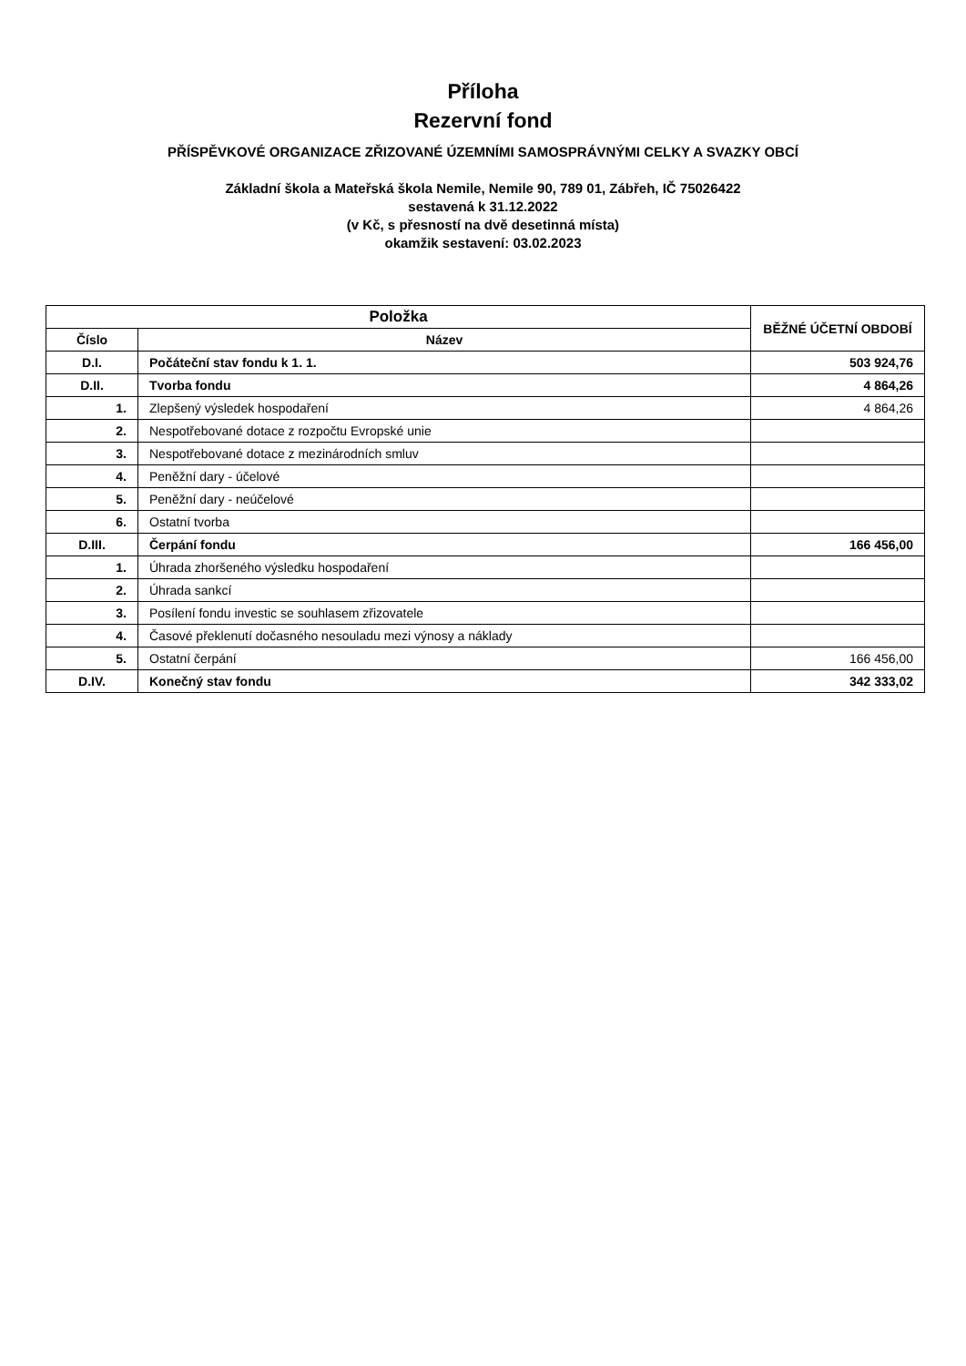Příloha
Rezervní fond
PŘÍSPĚVKOVÉ ORGANIZACE ZŘIZOVANÉ ÚZEMNÍMI SAMOSPRÁVNÝMI CELKY A SVAZKY OBCÍ
Základní škola a Mateřská škola Nemile, Nemile 90, 789 01, Zábřeh, IČ 75026422
sestavená k 31.12.2022
(v Kč, s přesností na dvě desetinná místa)
okamžik sestavení: 03.02.2023
| Položka | | BĚŽNÉ ÚČETNÍ OBDOBÍ |
| --- | --- | --- |
| Číslo | Název | |
| D.I. | Počáteční stav fondu k 1. 1. | 503 924,76 |
| D.II. | Tvorba fondu | 4 864,26 |
| 1. | Zlepšený výsledek hospodaření | 4 864,26 |
| 2. | Nespotřebované dotace z rozpočtu Evropské unie | |
| 3. | Nespotřebované dotace z mezinárodních smluv | |
| 4. | Peněžní dary - účelové | |
| 5. | Peněžní dary - neúčelové | |
| 6. | Ostatní tvorba | |
| D.III. | Čerpání fondu | 166 456,00 |
| 1. | Úhrada zhoršeného výsledku hospodaření | |
| 2. | Úhrada sankcí | |
| 3. | Posílení fondu investic se souhlasem zřizovatele | |
| 4. | Časové překlenutí dočasného nesouladu mezi výnosy a náklady | |
| 5. | Ostatní čerpání | 166 456,00 |
| D.IV. | Konečný stav fondu | 342 333,02 |